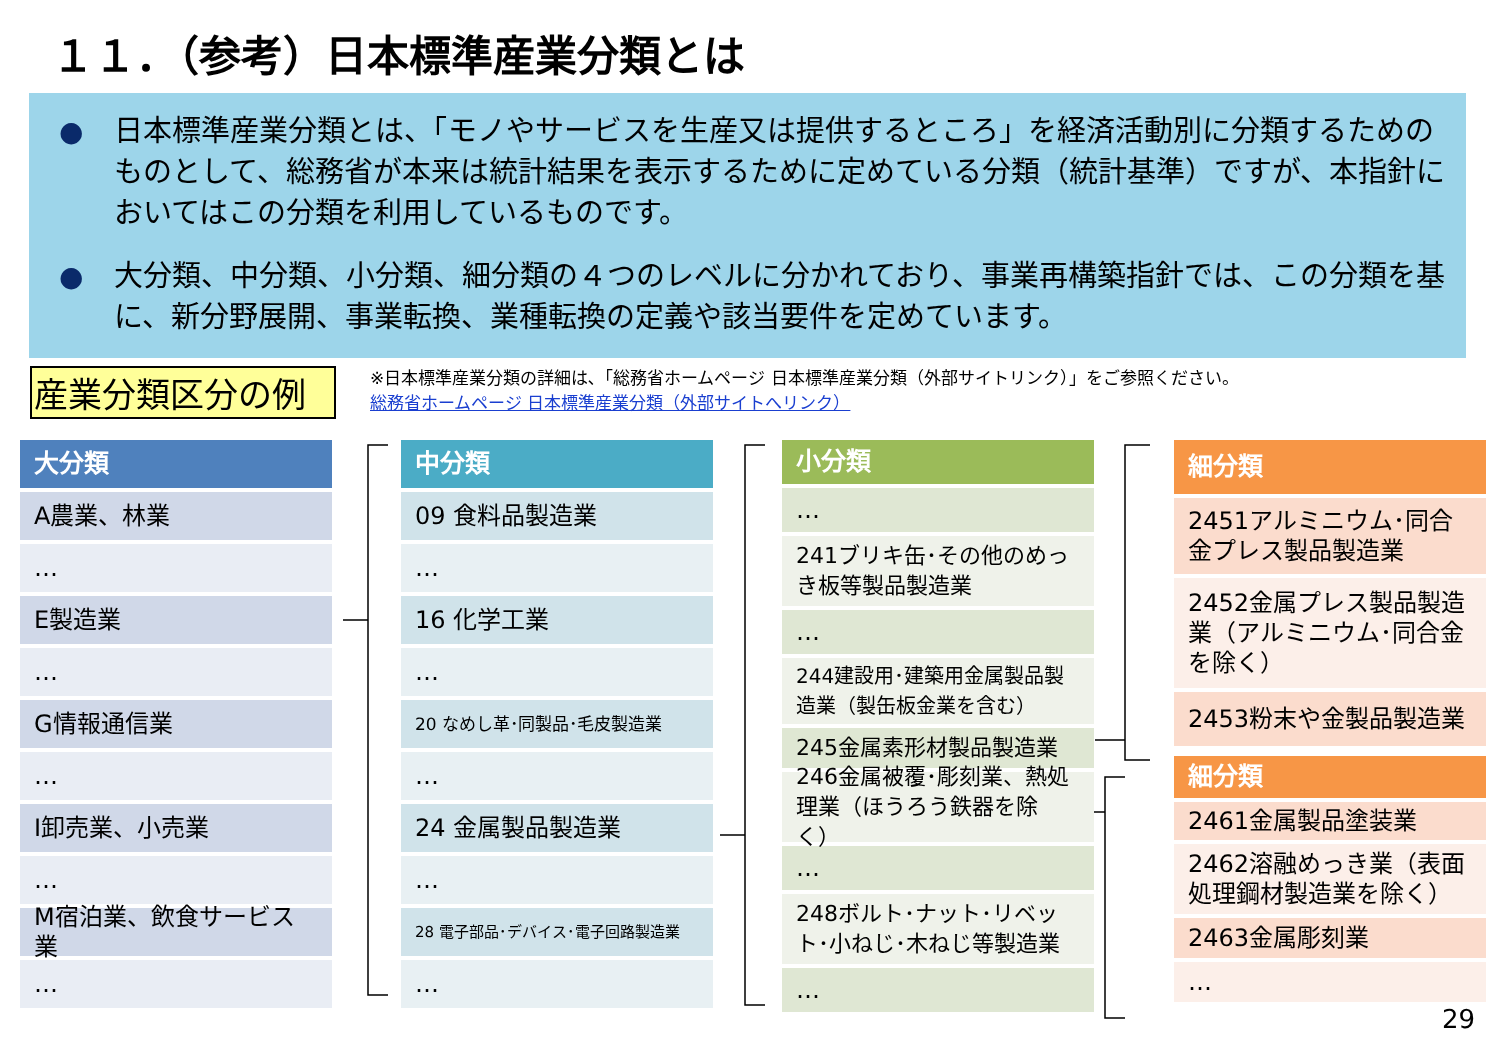１１．（参考）日本標準産業分類とは
● 日本標準産業分類とは、「モノやサービスを生産又は提供するところ」を経済活動別に分類するためのものとして、総務省が本来は統計結果を表示するために定めている分類（統計基準）ですが、本指針においてはこの分類を利用しているものです。
● 大分類、中分類、小分類、細分類の４つのレベルに分かれており、事業再構築指針では、この分類を基に、新分野展開、事業転換、業種転換の定義や該当要件を定めています。
産業分類区分の例
※日本標準産業分類の詳細は､「総務省ホームページ 日本標準産業分類（外部サイトリンク）」をご参照ください。
総務省ホームページ 日本標準産業分類（外部サイトへリンク）
大分類
A農業、林業
…
E製造業
…
G情報通信業
…
I卸売業、小売業
…
M宿泊業、飲食サービス業
…
中分類
09 食料品製造業
…
16 化学工業
…
20 なめし革･同製品･毛皮製造業
…
24 金属製品製造業
…
28 電子部品･デバイス･電子回路製造業
…
小分類
…
241ブリキ缶･その他のめっき板等製品製造業
…
244建設用･建築用金属製品製造業（製缶板金業を含む）
245金属素形材製品製造業
246金属被覆･彫刻業、熱処理業（ほうろう鉄器を除く）
…
248ボルト･ナット･リベット･小ねじ･木ねじ等製造業
…
細分類
2451アルミニウム･同合金プレス製品製造業
2452金属プレス製品製造業（アルミニウム･同合金を除く）
2453粉末や金製品製造業
細分類
2461金属製品塗装業
2462溶融めっき業（表面処理鋼材製造業を除く）
2463金属彫刻業
…
29